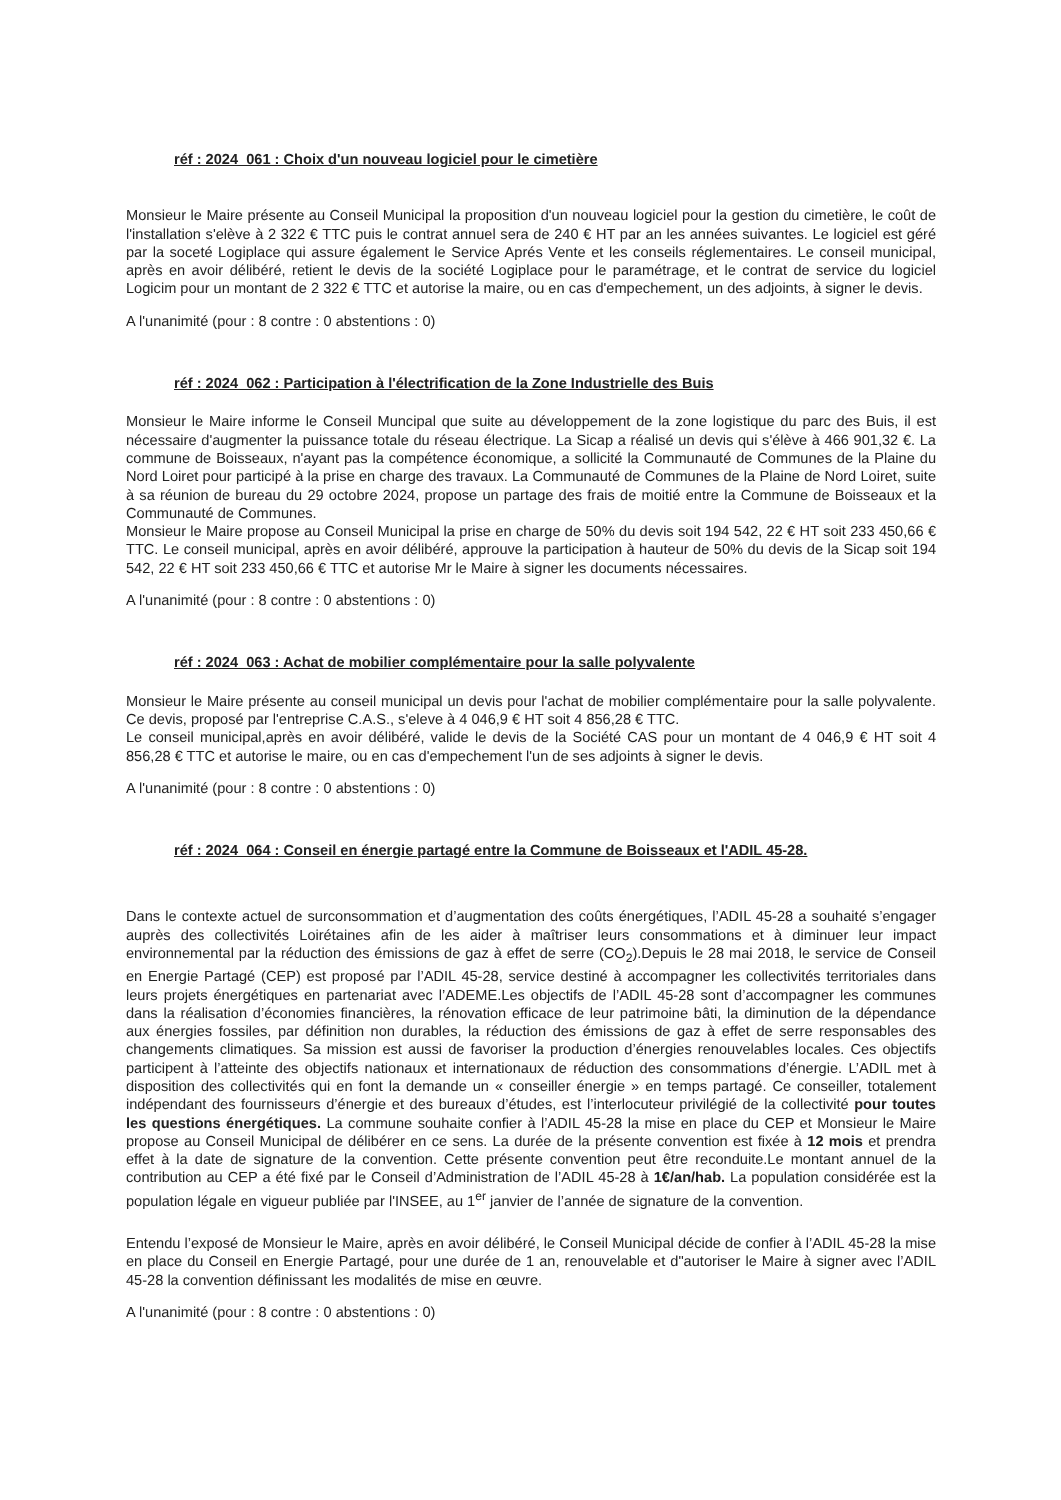réf : 2024_061 : Choix d'un nouveau logiciel pour le cimetière
Monsieur le Maire présente au Conseil Municipal la proposition d'un nouveau logiciel pour la gestion du cimetière, le coût de l'installation s'elève à 2 322 € TTC puis le contrat annuel sera de 240 € HT par an les années suivantes. Le logiciel est géré par la soceté Logiplace qui assure également le Service Aprés Vente et les conseils réglementaires. Le conseil municipal, après en avoir délibéré, retient le devis de la société Logiplace pour le paramétrage, et le contrat de service du logiciel Logicim pour un montant de 2 322 € TTC et autorise la maire, ou en cas d'empechement, un des adjoints, à signer le devis.
A l'unanimité (pour : 8 contre : 0 abstentions : 0)
réf : 2024_062 : Participation à l'électrification de la Zone Industrielle des Buis
Monsieur le Maire informe le Conseil Muncipal que suite au développement de la zone logistique du parc des Buis, il est nécessaire d'augmenter la puissance totale du réseau électrique. La Sicap a réalisé un devis qui s'élève à 466 901,32 €. La commune de Boisseaux, n'ayant pas la compétence économique, a sollicité la Communauté de Communes de la Plaine du Nord Loiret pour participé à la prise en charge des travaux. La Communauté de Communes de la Plaine de Nord Loiret, suite à sa réunion de bureau du 29 octobre 2024, propose un partage des frais de moitié entre la Commune de Boisseaux et la Communauté de Communes.
Monsieur le Maire propose au Conseil Municipal la prise en charge de 50% du devis soit 194 542, 22 € HT soit 233 450,66 € TTC. Le conseil municipal, après en avoir délibéré, approuve la participation à hauteur de 50% du devis de la Sicap soit 194 542, 22 € HT soit 233 450,66 € TTC et autorise Mr le Maire à signer les documents nécessaires.
A l'unanimité (pour : 8 contre : 0 abstentions : 0)
réf : 2024_063 : Achat de mobilier complémentaire pour la salle polyvalente
Monsieur le Maire présente au conseil municipal un devis pour l'achat de mobilier complémentaire pour la salle polyvalente. Ce devis, proposé par l'entreprise C.A.S., s'eleve à 4 046,9 € HT soit 4 856,28 € TTC.
Le conseil municipal,après en avoir délibéré, valide le devis de la Société CAS pour un montant de 4 046,9 € HT soit 4 856,28 € TTC et autorise le maire, ou en cas d'empechement l'un de ses adjoints à signer le devis.
A l'unanimité (pour : 8 contre : 0 abstentions : 0)
réf : 2024_064 : Conseil en énergie partagé entre la Commune de Boisseaux et l'ADIL 45-28.
Dans le contexte actuel de surconsommation et d’augmentation des coûts énergétiques, l’ADIL 45-28 a souhaité s’engager auprès des collectivités Loirétaines afin de les aider à maîtriser leurs consommations et à diminuer leur impact environnemental par la réduction des émissions de gaz à effet de serre (CO<sub>2</sub>).Depuis le 28 mai 2018, le service de Conseil en Energie Partagé (CEP) est proposé par l’ADIL 45-28, service destiné à accompagner les collectivités territoriales dans leurs projets énergétiques en partenariat avec l’ADEME.Les objectifs de l’ADIL 45-28 sont d’accompagner les communes dans la réalisation d’économies financières, la rénovation efficace de leur patrimoine bâti, la diminution de la dépendance aux énergies fossiles, par définition non durables, la réduction des émissions de gaz à effet de serre responsables des changements climatiques. Sa mission est aussi de favoriser la production d’énergies renouvelables locales. Ces objectifs participent à l’atteinte des objectifs nationaux et internationaux de réduction des consommations d’énergie. L’ADIL met à disposition des collectivités qui en font la demande un « conseiller énergie » en temps partagé. Ce conseiller, totalement indépendant des fournisseurs d’énergie et des bureaux d’études, est l’interlocuteur privilégié de la collectivité pour toutes les questions énergétiques. La commune souhaite confier à l’ADIL 45-28 la mise en place du CEP et Monsieur le Maire propose au Conseil Municipal de délibérer en ce sens. La durée de la présente convention est fixée à 12 mois et prendra effet à la date de signature de la convention. Cette présente convention peut être reconduite.Le montant annuel de la contribution au CEP a été fixé par le Conseil d’Administration de l’ADIL 45-28 à 1€/an/hab. La population considérée est la population légale en vigueur publiée par l'INSEE, au 1<sup>er</sup> janvier de l’année de signature de la convention.
Entendu l’exposé de Monsieur le Maire, après en avoir délibéré, le Conseil Municipal décide de confier à l’ADIL 45-28 la mise en place du Conseil en Energie Partagé, pour une durée de 1 an, renouvelable et d"autoriser le Maire à signer avec l’ADIL 45-28 la convention définissant les modalités de mise en œuvre.
A l'unanimité (pour : 8 contre : 0 abstentions : 0)